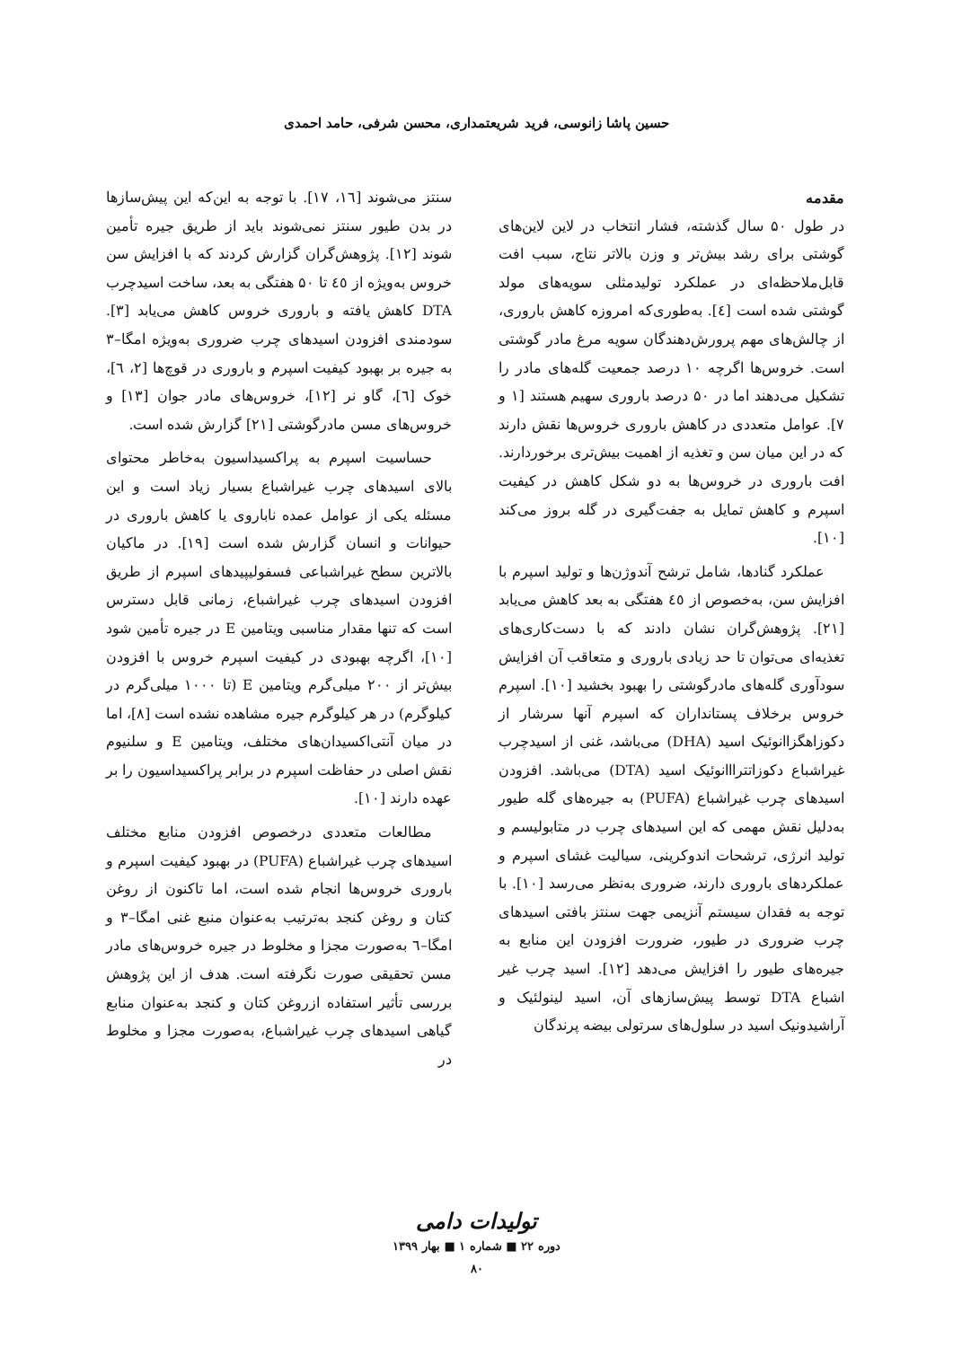حسین پاشا زانوسی، فرید شریعتمداری، محسن شرفی، حامد احمدی
مقدمه
در طول ۵۰ سال گذشته، فشار انتخاب در لاین لاین‌های گوشتی برای رشد بیش‌تر و وزن بالاتر نتاج، سبب افت قابل‌ملاحظه‌ای در عملکرد تولیدمثلی سویه‌های مولد گوشتی شده است [٤]. به‌طوری‌که امروزه کاهش باروری، از چالش‌های مهم پرورش‌دهندگان سویه مرغ مادر گوشتی است. خروس‌ها اگرچه ۱۰ درصد جمعیت گله‌های مادر را تشکیل می‌دهند اما در ۵۰ درصد باروری سهیم هستند [۱ و ۷]. عوامل متعددی در کاهش باروری خروس‌ها نقش دارند که در این میان سن و تغذیه از اهمیت بیش‌تری برخوردارند. افت باروری در خروس‌ها به دو شکل کاهش در کیفیت اسپرم و کاهش تمایل به جفت‌گیری در گله بروز می‌کند [۱۰].
عملکرد گنادها، شامل ترشح آندوژن‌ها و تولید اسپرم با افزایش سن، به‌خصوص از ٤٥ هفتگی به بعد کاهش می‌یابد [۲۱]. پژوهش‌گران نشان دادند که با دست‌کاری‌های تغذیه‌ای می‌توان تا حد زیادی باروری و متعاقب آن افزایش سودآوری گله‌های مادرگوشتی را بهبود بخشید [۱۰]. اسپرم خروس برخلاف پستانداران که اسپرم آنها سرشار از دکوزاهگزاانوئیک اسید (DHA) می‌باشد، غنی از اسیدچرب غیراشباع دکوزاتترااانوئیک اسید (DTA) می‌باشد. افزودن اسیدهای چرب غیراشباع (PUFA) به جیره‌های گله طیور به‌دلیل نقش مهمی که این اسیدهای چرب در متابولیسم و تولید انرژی، ترشحات اندوکرینی، سیالیت غشای اسپرم و عملکردهای باروری دارند، ضروری به‌نظر می‌رسد [۱۰]. با توجه به فقدان سیستم آنزیمی جهت سنتز بافتی اسیدهای چرب ضروری در طیور، ضرورت افزودن این منابع به جیره‌های طیور را افزایش می‌دهد [۱۲]. اسید چرب غیر اشباع DTA توسط پیش‌سازهای آن، اسید لینولئیک و آراشیدونیک اسید در سلول‌های سرتولی بیضه پرندگان
سنتز می‌شوند [١٦، ١٧]. با توجه به این‌که این پیش‌سازها در بدن طیور سنتز نمی‌شوند باید از طریق جیره تأمین شوند [۱۲]. پژوهش‌گران گزارش کردند که با افزایش سن خروس به‌ویژه از ٤٥ تا ۵۰ هفتگی به بعد، ساخت اسیدچرب DTA کاهش یافته و باروری خروس کاهش می‌یابد [۳]. سودمندی افزودن اسیدهای چرب ضروری به‌ویژه امگا–۳ به جیره بر بهبود کیفیت اسپرم و باروری در قوچ‌ها [۲، ٦]، خوک [٦]، گاو نر [۱۲]، خروس‌های مادر جوان [۱۳] و خروس‌های مسن مادرگوشتی [۲۱] گزارش شده است.
حساسیت اسپرم به پراکسیداسیون به‌خاطر محتوای بالای اسیدهای چرب غیراشباع بسیار زیاد است و این مسئله یکی از عوامل عمده ناباروی یا کاهش باروری در حیوانات و انسان گزارش شده است [۱۹]. در ماکیان بالاترین سطح غیراشباعی فسفولیپیدهای اسپرم از طریق افزودن اسیدهای چرب غیراشباع، زمانی قابل دسترس است که تنها مقدار مناسبی ویتامین E در جیره تأمین شود [۱۰]، اگرچه بهبودی در کیفیت اسپرم خروس با افزودن بیش‌تر از ۲۰۰ میلی‌گرم ویتامین E (تا ۱۰۰۰ میلی‌گرم در کیلوگرم) در هر کیلوگرم جیره مشاهده نشده است [۸]، اما در میان آنتی‌اکسیدان‌های مختلف، ویتامین E و سلنیوم نقش اصلی در حفاظت اسپرم در برابر پراکسیداسیون را بر عهده دارند [۱۰].
مطالعات متعددی درخصوص افزودن منابع مختلف اسیدهای چرب غیراشباع (PUFA) در بهبود کیفیت اسپرم و باروری خروس‌ها انجام شده است، اما تاکنون از روغن کتان و روغن کنجد به‌ترتیب به‌عنوان منبع غنی امگا–۳ و امگا–٦ به‌صورت مجزا و مخلوط در جیره خروس‌های مادر مسن تحقیقی صورت نگرفته است. هدف از این پژوهش بررسی تأثیر استفاده ازروغن کتان و کنجد به‌عنوان منابع گیاهی اسیدهای چرب غیراشباع، به‌صورت مجزا و مخلوط در
تولیدات دامی
دوره ۲۲ ■ شماره ۱ ■ بهار ۱۳۹۹
۸۰